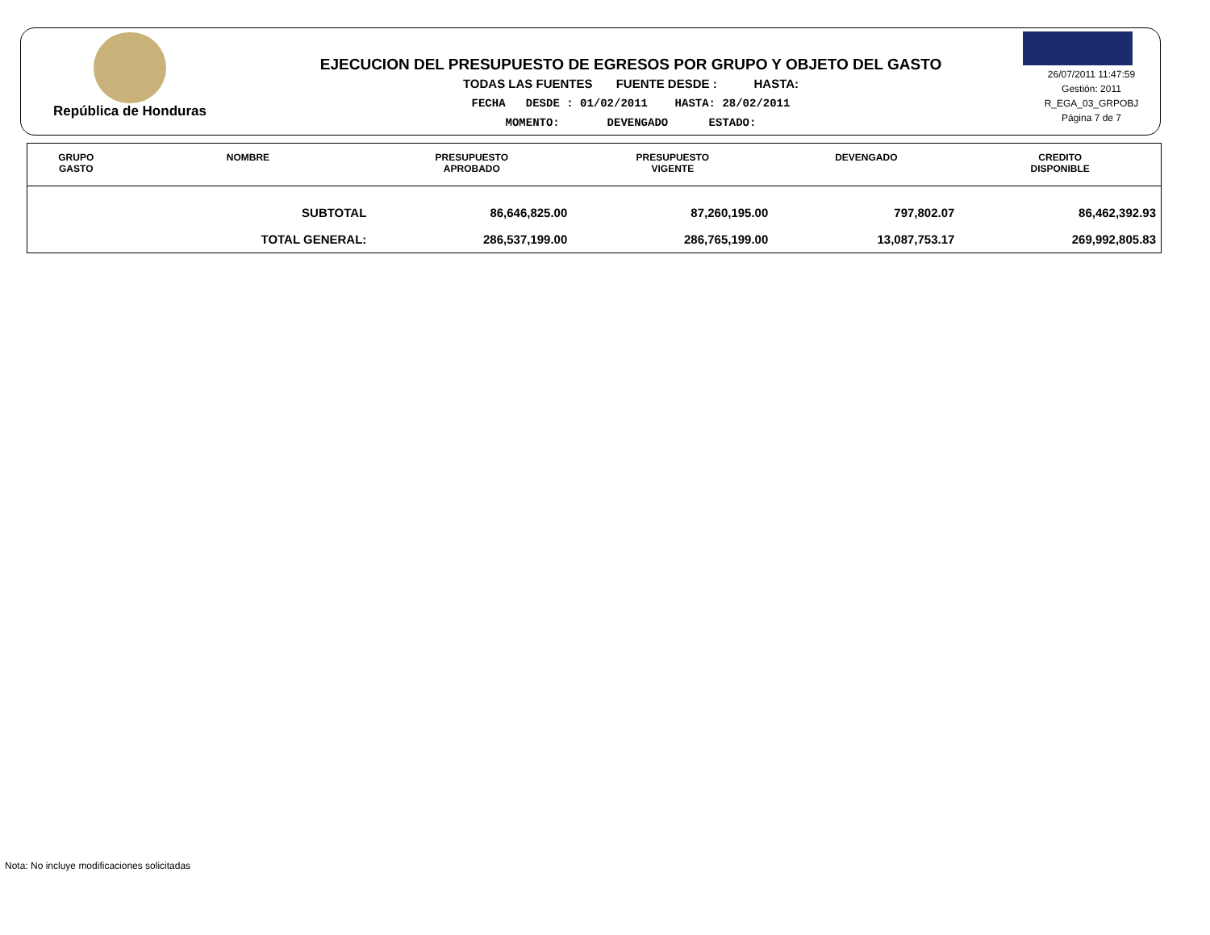República de Honduras
EJECUCION DEL PRESUPUESTO DE EGRESOS POR GRUPO Y OBJETO DEL GASTO
TODAS LAS FUENTES FUENTE DESDE : HASTA:
FECHA DESDE : 01/02/2011 HASTA: 28/02/2011
MOMENTO: DEVENGADO ESTADO:
26/07/2011 11:47:59
Gestión: 2011
R_EGA_03_GRPOBJ
Página 7 de 7
| GRUPO GASTO | NOMBRE | PRESUPUESTO APROBADO | PRESUPUESTO VIGENTE | DEVENGADO | CREDITO DISPONIBLE |
| --- | --- | --- | --- | --- | --- |
| | SUBTOTAL | 86,646,825.00 | 87,260,195.00 | 797,802.07 | 86,462,392.93 |
| | TOTAL GENERAL: | 286,537,199.00 | 286,765,199.00 | 13,087,753.17 | 269,992,805.83 |
Nota: No incluye modificaciones solicitadas